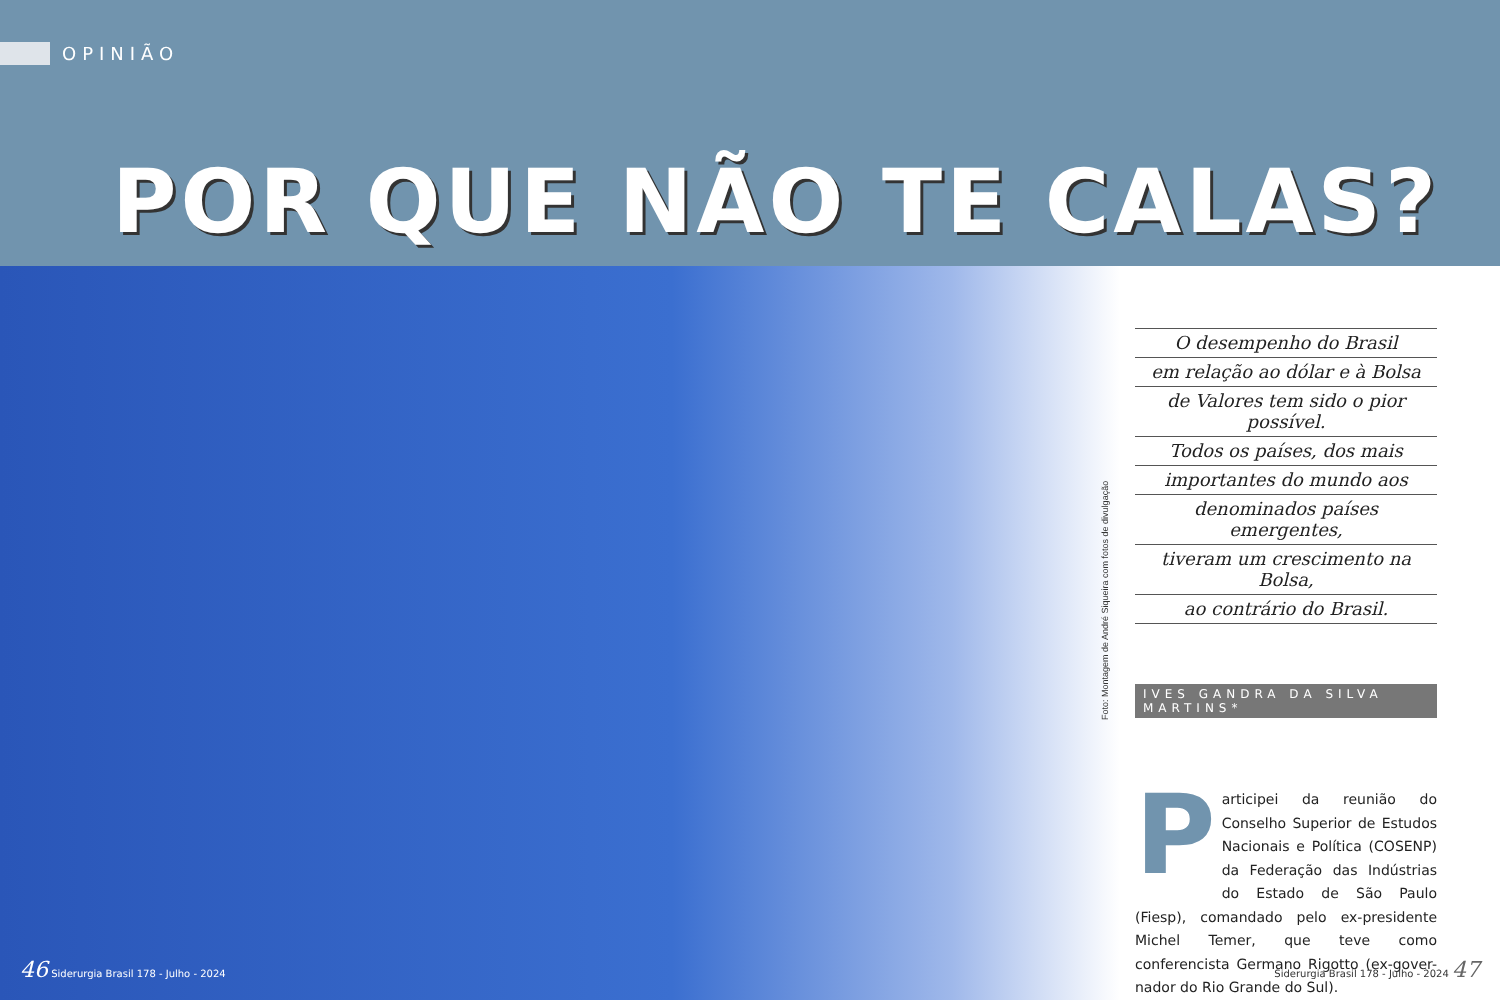OPINIÃO
POR QUE NÃO TE CALAS?
Foto: Montagem de André Siqueira com fotos de divulgação
O desempenho do Brasil
em relação ao dólar e à Bolsa
de Valores tem sido o pior possível.
Todos os países, dos mais
importantes do mundo aos
denominados países emergentes,
tiveram um crescimento na Bolsa,
ao contrário do Brasil.
IVES GANDRA DA SILVA MARTINS*
Participei da reunião do Conselho Superior de Estudos Nacionais e Política (COSENP) da Federação das Indústrias do Estado de São Paulo (Fiesp), comandado pelo ex-presidente Michel Temer, que teve como conferencista Germano Rigotto (ex-gover-nador do Rio Grande do Sul).
46 Siderurgia Brasil 178 - Julho - 2024
Siderurgia Brasil 178 - Julho - 2024 47